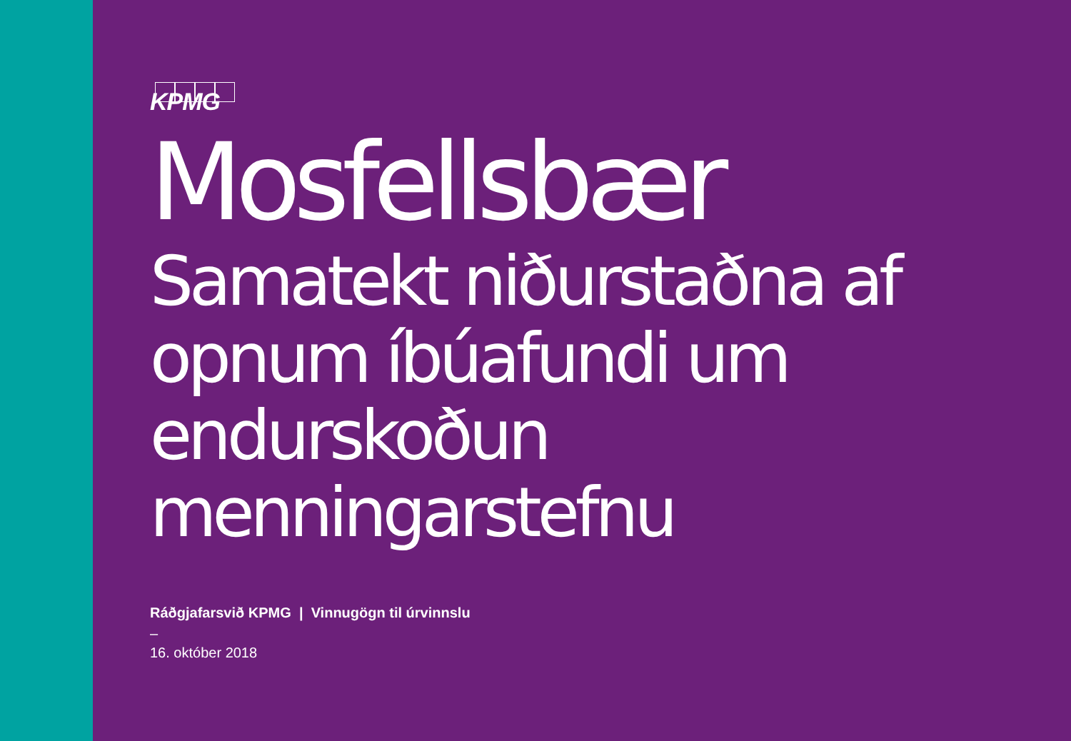KPMG
Mosfellsbær
Samatekt niðurstaðna af opnum íbúafundi um endurskoðun menningarstefnu
Ráðgjafarsvið KPMG | Vinnugögn til úrvinnslu
–
16. október 2018